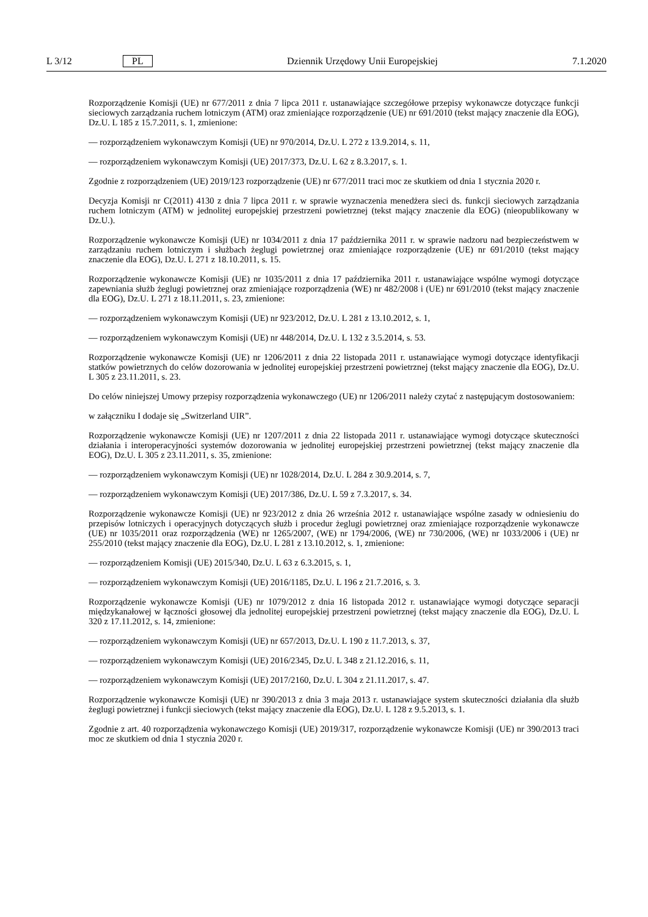L 3/12 PL Dziennik Urzędowy Unii Europejskiej 7.1.2020
Rozporządzenie Komisji (UE) nr 677/2011 z dnia 7 lipca 2011 r. ustanawiające szczegółowe przepisy wykonawcze dotyczące funkcji sieciowych zarządzania ruchem lotniczym (ATM) oraz zmieniające rozporządzenie (UE) nr 691/2010 (tekst mający znaczenie dla EOG), Dz.U. L 185 z 15.7.2011, s. 1, zmienione:
— rozporządzeniem wykonawczym Komisji (UE) nr 970/2014, Dz.U. L 272 z 13.9.2014, s. 11,
— rozporządzeniem wykonawczym Komisji (UE) 2017/373, Dz.U. L 62 z 8.3.2017, s. 1.
Zgodnie z rozporządzeniem (UE) 2019/123 rozporządzenie (UE) nr 677/2011 traci moc ze skutkiem od dnia 1 stycznia 2020 r.
Decyzja Komisji nr C(2011) 4130 z dnia 7 lipca 2011 r. w sprawie wyznaczenia menedżera sieci ds. funkcji sieciowych zarządzania ruchem lotniczym (ATM) w jednolitej europejskiej przestrzeni powietrznej (tekst mający znaczenie dla EOG) (nieopublikowany w Dz.U.).
Rozporządzenie wykonawcze Komisji (UE) nr 1034/2011 z dnia 17 października 2011 r. w sprawie nadzoru nad bezpieczeństwem w zarządzaniu ruchem lotniczym i służbach żeglugi powietrznej oraz zmieniające rozporządzenie (UE) nr 691/2010 (tekst mający znaczenie dla EOG), Dz.U. L 271 z 18.10.2011, s. 15.
Rozporządzenie wykonawcze Komisji (UE) nr 1035/2011 z dnia 17 października 2011 r. ustanawiające wspólne wymogi dotyczące zapewniania służb żeglugi powietrznej oraz zmieniające rozporządzenia (WE) nr 482/2008 i (UE) nr 691/2010 (tekst mający znaczenie dla EOG), Dz.U. L 271 z 18.11.2011, s. 23, zmienione:
— rozporządzeniem wykonawczym Komisji (UE) nr 923/2012, Dz.U. L 281 z 13.10.2012, s. 1,
— rozporządzeniem wykonawczym Komisji (UE) nr 448/2014, Dz.U. L 132 z 3.5.2014, s. 53.
Rozporządzenie wykonawcze Komisji (UE) nr 1206/2011 z dnia 22 listopada 2011 r. ustanawiające wymogi dotyczące identyfikacji statków powietrznych do celów dozorowania w jednolitej europejskiej przestrzeni powietrznej (tekst mający znaczenie dla EOG), Dz.U. L 305 z 23.11.2011, s. 23.
Do celów niniejszej Umowy przepisy rozporządzenia wykonawczego (UE) nr 1206/2011 należy czytać z następującym dostosowaniem:
w załączniku I dodaje się „Switzerland UIR”.
Rozporządzenie wykonawcze Komisji (UE) nr 1207/2011 z dnia 22 listopada 2011 r. ustanawiające wymogi dotyczące skuteczności działania i interoperacyjności systemów dozorowania w jednolitej europejskiej przestrzeni powietrznej (tekst mający znaczenie dla EOG), Dz.U. L 305 z 23.11.2011, s. 35, zmienione:
— rozporządzeniem wykonawczym Komisji (UE) nr 1028/2014, Dz.U. L 284 z 30.9.2014, s. 7,
— rozporządzeniem wykonawczym Komisji (UE) 2017/386, Dz.U. L 59 z 7.3.2017, s. 34.
Rozporządzenie wykonawcze Komisji (UE) nr 923/2012 z dnia 26 września 2012 r. ustanawiające wspólne zasady w odniesieniu do przepisów lotniczych i operacyjnych dotyczących służb i procedur żeglugi powietrznej oraz zmieniające rozporządzenie wykonawcze (UE) nr 1035/2011 oraz rozporządzenia (WE) nr 1265/2007, (WE) nr 1794/2006, (WE) nr 730/2006, (WE) nr 1033/2006 i (UE) nr 255/2010 (tekst mający znaczenie dla EOG), Dz.U. L 281 z 13.10.2012, s. 1, zmienione:
— rozporządzeniem Komisji (UE) 2015/340, Dz.U. L 63 z 6.3.2015, s. 1,
— rozporządzeniem wykonawczym Komisji (UE) 2016/1185, Dz.U. L 196 z 21.7.2016, s. 3.
Rozporządzenie wykonawcze Komisji (UE) nr 1079/2012 z dnia 16 listopada 2012 r. ustanawiające wymogi dotyczące separacji międzykanałowej w łączności głosowej dla jednolitej europejskiej przestrzeni powietrznej (tekst mający znaczenie dla EOG), Dz.U. L 320 z 17.11.2012, s. 14, zmienione:
— rozporządzeniem wykonawczym Komisji (UE) nr 657/2013, Dz.U. L 190 z 11.7.2013, s. 37,
— rozporządzeniem wykonawczym Komisji (UE) 2016/2345, Dz.U. L 348 z 21.12.2016, s. 11,
— rozporządzeniem wykonawczym Komisji (UE) 2017/2160, Dz.U. L 304 z 21.11.2017, s. 47.
Rozporządzenie wykonawcze Komisji (UE) nr 390/2013 z dnia 3 maja 2013 r. ustanawiające system skuteczności działania dla służb żeglugi powietrznej i funkcji sieciowych (tekst mający znaczenie dla EOG), Dz.U. L 128 z 9.5.2013, s. 1.
Zgodnie z art. 40 rozporządzenia wykonawczego Komisji (UE) 2019/317, rozporządzenie wykonawcze Komisji (UE) nr 390/2013 traci moc ze skutkiem od dnia 1 stycznia 2020 r.